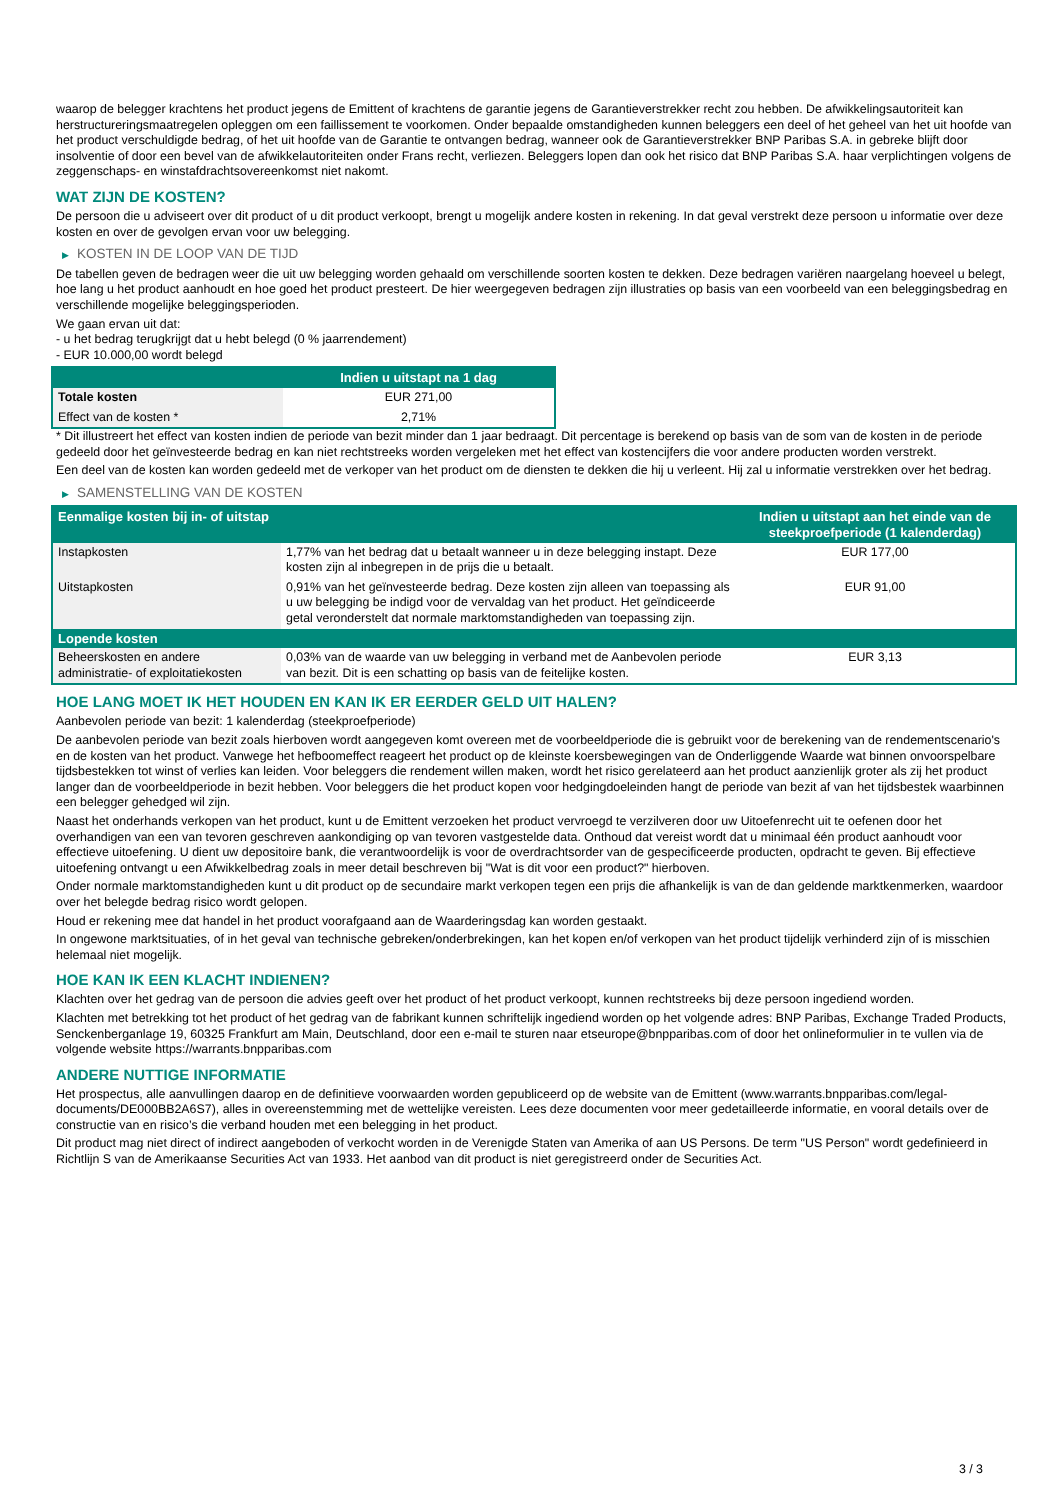waarop de belegger krachtens het product jegens de Emittent of krachtens de garantie jegens de Garantieverstrekker recht zou hebben. De afwikkelingsautoriteit kan herstructureringsmaatregelen opleggen om een faillissement te voorkomen. Onder bepaalde omstandigheden kunnen beleggers een deel of het geheel van het uit hoofde van het product verschuldigde bedrag, of het uit hoofde van de Garantie te ontvangen bedrag, wanneer ook de Garantieverstrekker BNP Paribas S.A. in gebreke blijft door insolventie of door een bevel van de afwikkelautoriteiten onder Frans recht, verliezen. Beleggers lopen dan ook het risico dat BNP Paribas S.A. haar verplichtingen volgens de zeggenschaps- en winstafdrachtsovereenkomst niet nakomt.
WAT ZIJN DE KOSTEN?
De persoon die u adviseert over dit product of u dit product verkoopt, brengt u mogelijk andere kosten in rekening. In dat geval verstrekt deze persoon u informatie over deze kosten en over de gevolgen ervan voor uw belegging.
▶ KOSTEN IN DE LOOP VAN DE TIJD
De tabellen geven de bedragen weer die uit uw belegging worden gehaald om verschillende soorten kosten te dekken. Deze bedragen variëren naargelang hoeveel u belegt, hoe lang u het product aanhoudt en hoe goed het product presteert. De hier weergegeven bedragen zijn illustraties op basis van een voorbeeld van een beleggingsbedrag en verschillende mogelijke beleggingsperioden.
We gaan ervan uit dat:
- u het bedrag terugkrijgt dat u hebt belegd (0 % jaarrendement)
- EUR 10.000,00 wordt belegd
| | Indien u uitstapt na 1 dag |
| --- | --- |
| Totale kosten | EUR 271,00 |
| Effect van de kosten * | 2,71% |
* Dit illustreert het effect van kosten indien de periode van bezit minder dan 1 jaar bedraagt. Dit percentage is berekend op basis van de som van de kosten in de periode gedeeld door het geïnvesteerde bedrag en kan niet rechtstreeks worden vergeleken met het effect van kostencijfers die voor andere producten worden verstrekt.
Een deel van de kosten kan worden gedeeld met de verkoper van het product om de diensten te dekken die hij u verleent. Hij zal u informatie verstrekken over het bedrag.
▶ SAMENSTELLING VAN DE KOSTEN
| Eenmalige kosten bij in- of uitstap | | Indien u uitstapt aan het einde van de steekproefperiode (1 kalenderdag) |
| --- | --- | --- |
| Instapkosten | 1,77% van het bedrag dat u betaalt wanneer u in deze belegging instapt. Deze kosten zijn al inbegrepen in de prijs die u betaalt. | EUR 177,00 |
| Uitstapkosten | 0,91% van het geïnvesteerde bedrag. Deze kosten zijn alleen van toepassing als u uw belegging be indigd voor de vervaldag van het product. Het geïndiceerde getal veronderstelt dat normale marktomstandigheden van toepassing zijn. | EUR 91,00 |
| Lopende kosten | | |
| Beheerskosten en andere administratie- of exploitatiekosten | 0,03% van de waarde van uw belegging in verband met de Aanbevolen periode van bezit. Dit is een schatting op basis van de feitelijke kosten. | EUR 3,13 |
HOE LANG MOET IK HET HOUDEN EN KAN IK ER EERDER GELD UIT HALEN?
Aanbevolen periode van bezit: 1 kalenderdag (steekproefperiode)
De aanbevolen periode van bezit zoals hierboven wordt aangegeven komt overeen met de voorbeeldperiode die is gebruikt voor de berekening van de rendementscenario's en de kosten van het product. Vanwege het hefboomeffect reageert het product op de kleinste koersbewegingen van de Onderliggende Waarde wat binnen onvoorspelbare tijdsbestekken tot winst of verlies kan leiden. Voor beleggers die rendement willen maken, wordt het risico gerelateerd aan het product aanzienlijk groter als zij het product langer dan de voorbeeldperiode in bezit hebben. Voor beleggers die het product kopen voor hedgingdoeleinden hangt de periode van bezit af van het tijdsbestek waarbinnen een belegger gehedged wil zijn.
Naast het onderhands verkopen van het product, kunt u de Emittent verzoeken het product vervroegd te verzilveren door uw Uitoefenrecht uit te oefenen door het overhandigen van een van tevoren geschreven aankondiging op van tevoren vastgestelde data. Onthoud dat vereist wordt dat u minimaal één product aanhoudt voor effectieve uitoefening. U dient uw depositoire bank, die verantwoordelijk is voor de overdrachtsorder van de gespecificeerde producten, opdracht te geven. Bij effectieve uitoefening ontvangt u een Afwikkelbedrag zoals in meer detail beschreven bij "Wat is dit voor een product?" hierboven.
Onder normale marktomstandigheden kunt u dit product op de secundaire markt verkopen tegen een prijs die afhankelijk is van de dan geldende marktkenmerken, waardoor over het belegde bedrag risico wordt gelopen.
Houd er rekening mee dat handel in het product voorafgaand aan de Waarderingsdag kan worden gestaakt.
In ongewone marktsituaties, of in het geval van technische gebreken/onderbrekingen, kan het kopen en/of verkopen van het product tijdelijk verhinderd zijn of is misschien helemaal niet mogelijk.
HOE KAN IK EEN KLACHT INDIENEN?
Klachten over het gedrag van de persoon die advies geeft over het product of het product verkoopt, kunnen rechtstreeks bij deze persoon ingediend worden.
Klachten met betrekking tot het product of het gedrag van de fabrikant kunnen schriftelijk ingediend worden op het volgende adres: BNP Paribas, Exchange Traded Products, Senckenberganlage 19, 60325 Frankfurt am Main, Deutschland, door een e-mail te sturen naar etseurope@bnpparibas.com of door het onlineformulier in te vullen via de volgende website https://warrants.bnpparibas.com
ANDERE NUTTIGE INFORMATIE
Het prospectus, alle aanvullingen daarop en de definitieve voorwaarden worden gepubliceerd op de website van de Emittent (www.warrants.bnpparibas.com/legal-documents/DE000BB2A6S7), alles in overeenstemming met de wettelijke vereisten. Lees deze documenten voor meer gedetailleerde informatie, en vooral details over de constructie van en risico’s die verband houden met een belegging in het product.
Dit product mag niet direct of indirect aangeboden of verkocht worden in de Verenigde Staten van Amerika of aan US Persons. De term "US Person" wordt gedefinieerd in Richtlijn S van de Amerikaanse Securities Act van 1933. Het aanbod van dit product is niet geregistreerd onder de Securities Act.
3 / 3